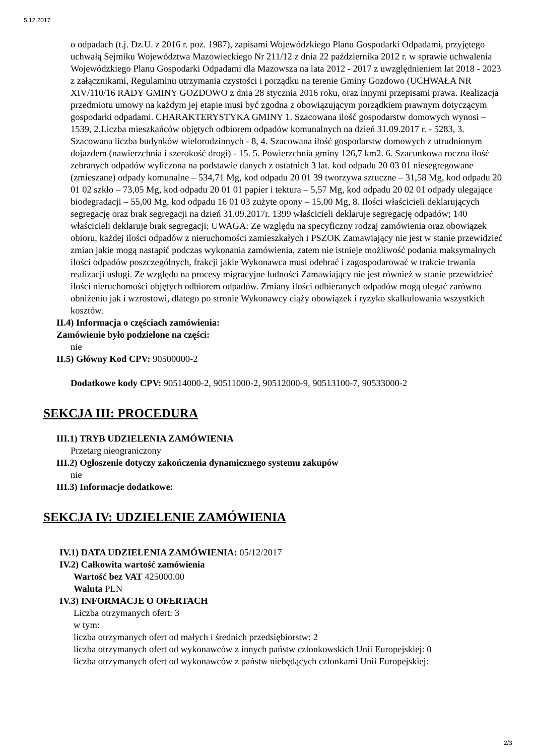5.12.2017
o odpadach (t.j. Dz.U. z 2016 r. poz. 1987), zapisami Wojewódzkiego Planu Gospodarki Odpadami, przyjętego uchwałą Sejmiku Województwa Mazowieckiego Nr 211/12 z dnia 22 października 2012 r. w sprawie uchwalenia Wojewódzkiego Planu Gospodarki Odpadami dla Mazowsza na lata 2012 - 2017 z uwzględnieniem lat 2018 - 2023 z załącznikami, Regulaminu utrzymania czystości i porządku na terenie Gminy Gozdowo (UCHWAŁA NR XIV/110/16 RADY GMINY GOZDOWO z dnia 28 stycznia 2016 roku, oraz innymi przepisami prawa. Realizacja przedmiotu umowy na każdym jej etapie musi być zgodna z obowiązującym porządkiem prawnym dotyczącym gospodarki odpadami. CHARAKTERYSTYKA GMINY 1. Szacowana ilość gospodarstw domowych wynosi – 1539, 2.Liczba mieszkańców objętych odbiorem odpadów komunalnych na dzień 31.09.2017 r. - 5283, 3. Szacowana liczba budynków wielorodzinnych - 8, 4. Szacowana ilość gospodarstw domowych z utrudnionym dojazdem (nawierzchnia i szerokość drogi) - 15. 5. Powierzchnia gminy 126,7 km2. 6. Szacunkowa roczna ilość zebranych odpadów wyliczona na podstawie danych z ostatnich 3 lat. kod odpadu 20 03 01 niesegregowane (zmieszane) odpady komunalne – 534,71 Mg, kod odpadu 20 01 39 tworzywa sztuczne – 31,58 Mg, kod odpadu 20 01 02 szkło – 73,05 Mg, kod odpadu 20 01 01 papier i tektura – 5,57 Mg, kod odpadu 20 02 01 odpady ulegające biodegradacji – 55,00 Mg, kod odpadu 16 01 03 zużyte opony – 15,00 Mg, 8. Ilości właścicieli deklarujących segregację oraz brak segregacji na dzień 31.09.2017r. 1399 właścicieli deklaruje segregację odpadów; 140 właścicieli deklaruje brak segregacji; UWAGA: Ze względu na specyficzny rodzaj zamówienia oraz obowiązek obioru, każdej ilości odpadów z nieruchomości zamieszkałych i PSZOK Zamawiający nie jest w stanie przewidzieć zmian jakie mogą nastąpić podczas wykonania zamówienia, zatem nie istnieje możliwość podania maksymalnych ilości odpadów poszczególnych, frakcji jakie Wykonawca musi odebrać i zagospodarować w trakcie trwania realizacji usługi. Ze względu na procesy migracyjne ludności Zamawiający nie jest również w stanie przewidzieć ilości nieruchomości objętych odbiorem odpadów. Zmiany ilości odbieranych odpadów mogą ulegać zarówno obniżeniu jak i wzrostowi, dlatego po stronie Wykonawcy ciąży obowiązek i ryzyko skalkulowania wszystkich kosztów.
II.4) Informacja o częściach zamówienia:
Zamówienie było podzielone na części:
nie
II.5) Główny Kod CPV: 90500000-2
Dodatkowe kody CPV: 90514000-2, 90511000-2, 90512000-9, 90513100-7, 90533000-2
SEKCJA III: PROCEDURA
III.1) TRYB UDZIELENIA ZAMÓWIENIA
Przetarg nieograniczony
III.2) Ogłoszenie dotyczy zakończenia dynamicznego systemu zakupów
nie
III.3) Informacje dodatkowe:
SEKCJA IV: UDZIELENIE ZAMÓWIENIA
IV.1) DATA UDZIELENIA ZAMÓWIENIA: 05/12/2017
IV.2) Całkowita wartość zamówienia
Wartość bez VAT 425000.00
Waluta PLN
IV.3) INFORMACJE O OFERTACH
Liczba otrzymanych ofert: 3
w tym:
liczba otrzymanych ofert od małych i średnich przedsiębiorstw: 2
liczba otrzymanych ofert od wykonawców z innych państw członkowskich Unii Europejskiej: 0
liczba otrzymanych ofert od wykonawców z państw niebędących członkami Unii Europejskiej:
2/3